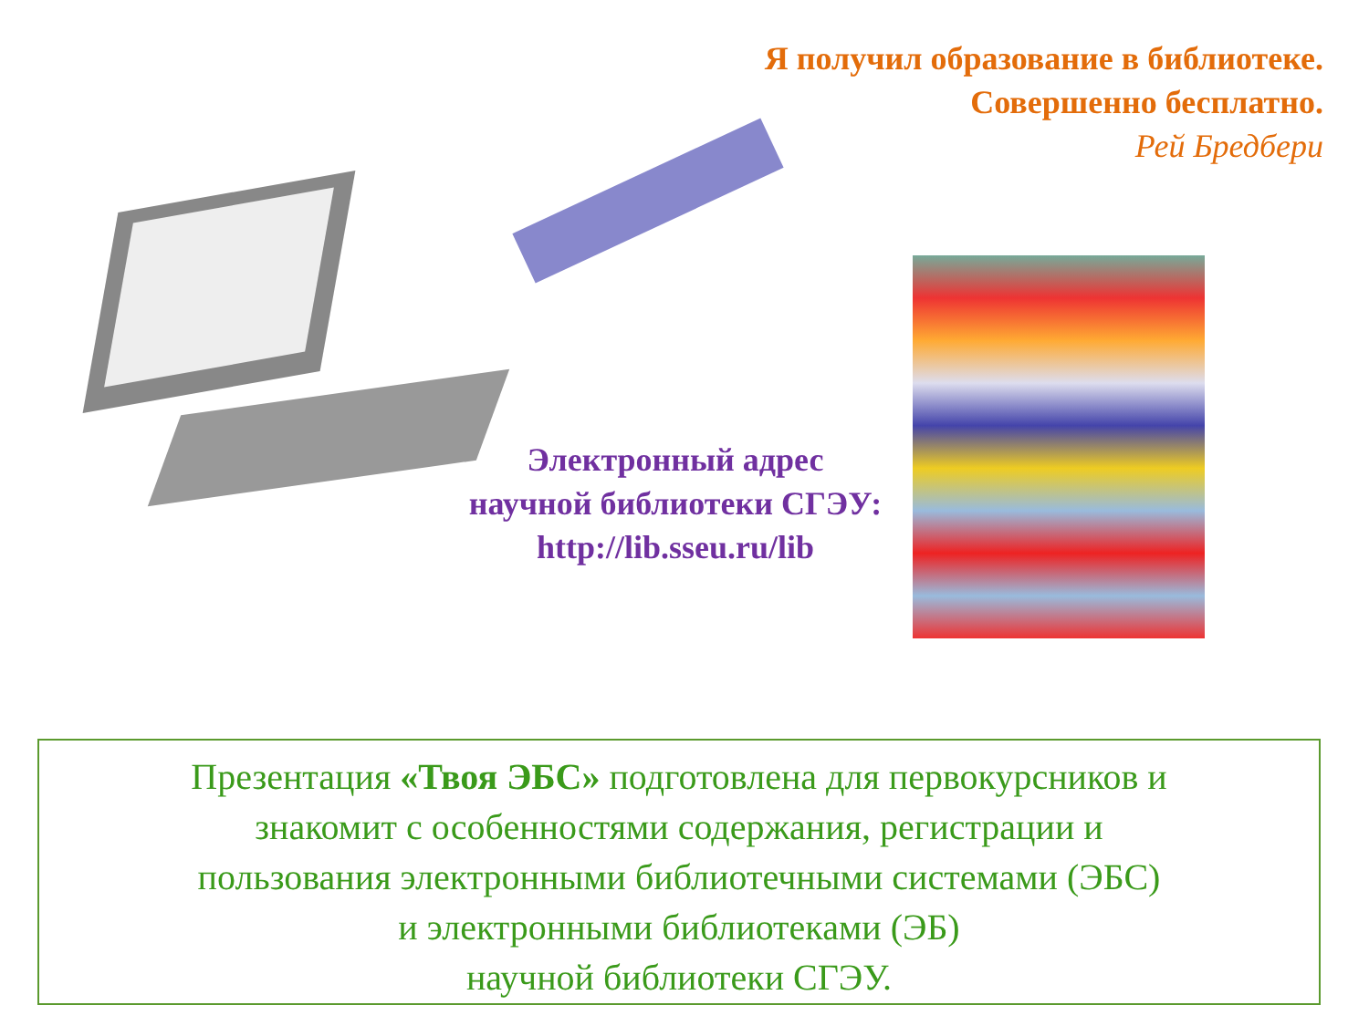Я получил образование в библиотеке.
Совершенно бесплатно.
Рей Бредбери
Электронный адрес
научной библиотеки СГЭУ:
http://lib.sseu.ru/lib
Презентация «Твоя ЭБС» подготовлена для первокурсников и
знакомит с особенностями содержания, регистрации и
пользования электронными библиотечными системами (ЭБС)
и электронными библиотеками (ЭБ)
научной библиотеки СГЭУ.